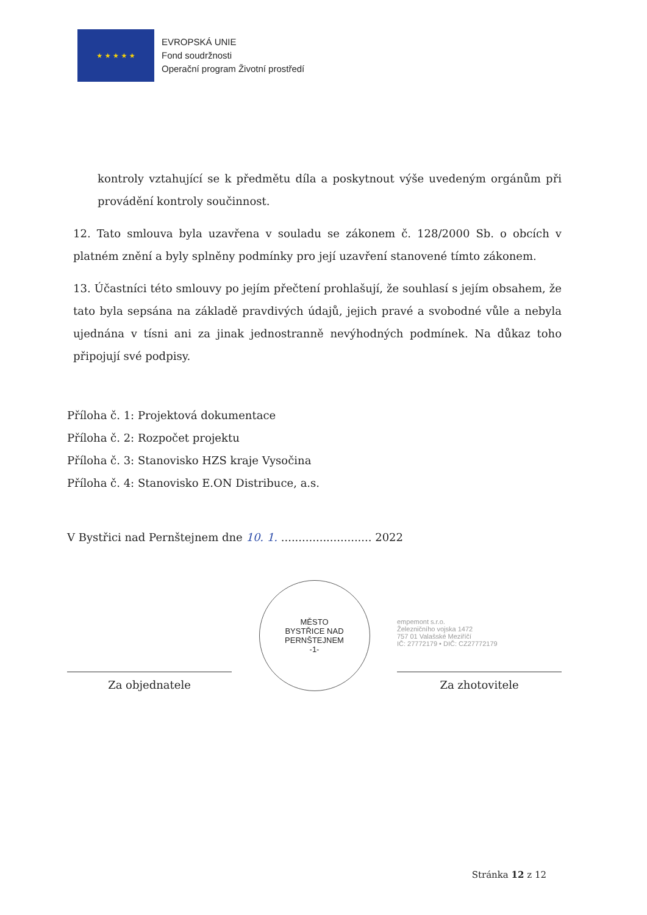★ ★ ★ ★ ★
EVROPSKÁ UNIE
Fond soudržnosti
Operační program Životní prostředí
kontroly vztahující se k předmětu díla a poskytnout výše uvedeným orgánům při provádění kontroly součinnost.
12. Tato smlouva byla uzavřena v souladu se zákonem č. 128/2000 Sb. o obcích v platném znění a byly splněny podmínky pro její uzavření stanovené tímto zákonem.
13. Účastníci této smlouvy po jejím přečtení prohlašují, že souhlasí s jejím obsahem, že tato byla sepsána na základě pravdivých údajů, jejich pravé a svobodné vůle a nebyla ujednána v tísni ani za jinak jednostranně nevýhodných podmínek. Na důkaz toho připojují své podpisy.
Příloha č. 1: Projektová dokumentace
Příloha č. 2: Rozpočet projektu
Příloha č. 3: Stanovisko HZS kraje Vysočina
Příloha č. 4: Stanovisko E.ON Distribuce, a.s.
V Bystřici nad Pernštejnem dne 10. 1. .......................... 2022
Za objednatele
MĚSTO
BYSTŘICE NAD PERNŠTEJNEM
-1-
empemont s.r.o.
Železničního vojska 1472
757 01 Valašské Meziříčí
IČ: 27772179 • DIČ: CZ27772179
Za zhotovitele
Stránka 12 z 12